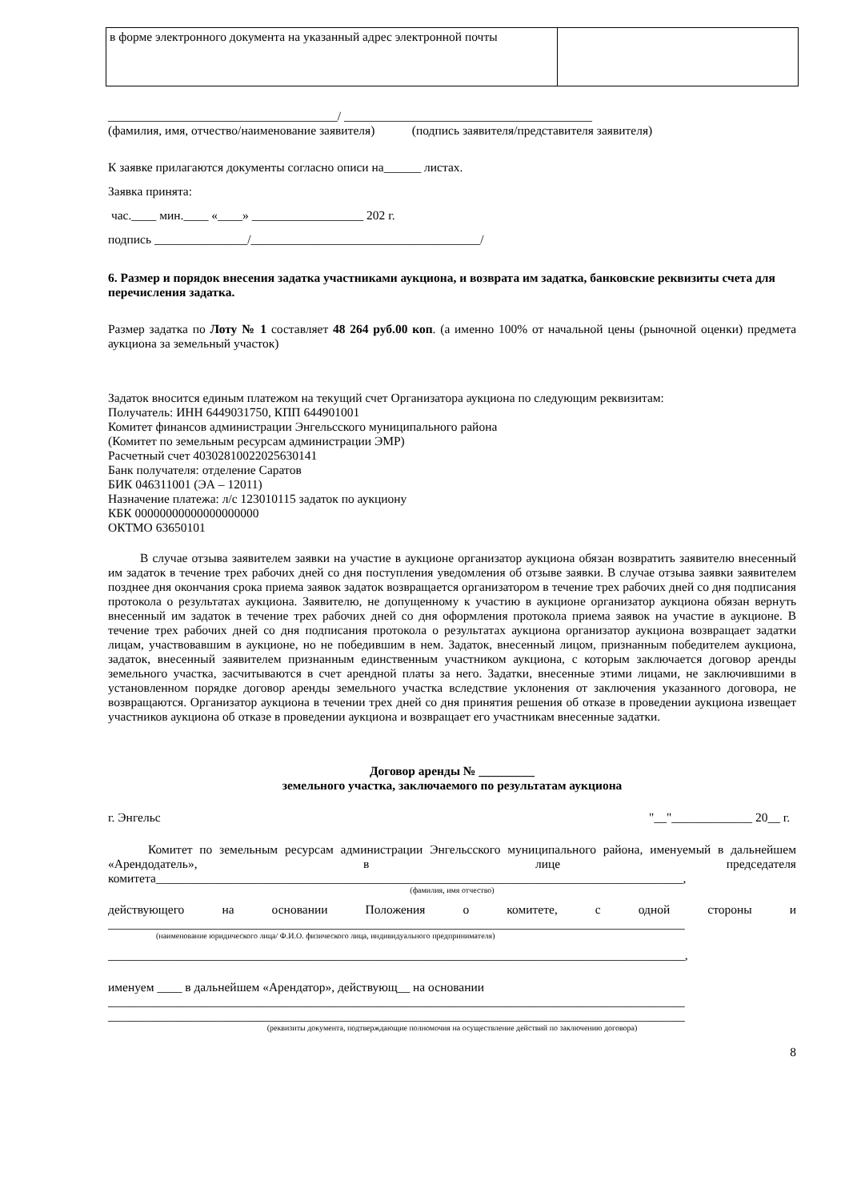| в форме электронного документа на указанный адрес электронной почты | |
_____________________________________/ ________________________________________
(фамилия, имя, отчество/наименование заявителя) (подпись заявителя/представителя заявителя)
К заявке прилагаются документы согласно описи на______ листах.
Заявка принята:
час.____ мин.____ «____» __________________ 202 г.
подпись _______________/_____________________________________/
6. Размер и порядок внесения задатка участниками аукциона, и возврата им задатка, банковские реквизиты счета для перечисления задатка.
Размер задатка по Лоту № 1 составляет 48 264 руб.00 коп. (а именно 100% от начальной цены (рыночной оценки) предмета аукциона за земельный участок)
Задаток вносится единым платежом на текущий счет Организатора аукциона по следующим реквизитам:
Получатель: ИНН 6449031750, КПП 644901001
Комитет финансов администрации Энгельсского муниципального района
(Комитет по земельным ресурсам администрации ЭМР)
Расчетный счет 40302810022025630141
Банк получателя: отделение Саратов
БИК 046311001 (ЭА – 12011)
Назначение платежа: л/с 123010115 задаток по аукциону
КБК 00000000000000000000
ОКТМО 63650101
В случае отзыва заявителем заявки на участие в аукционе организатор аукциона обязан возвратить заявителю внесенный им задаток в течение трех рабочих дней со дня поступления уведомления об отзыве заявки. В случае отзыва заявки заявителем позднее дня окончания срока приема заявок задаток возвращается организатором в течение трех рабочих дней со дня подписания протокола о результатах аукциона. Заявителю, не допущенному к участию в аукционе организатор аукциона обязан вернуть внесенный им задаток в течение трех рабочих дней со дня оформления протокола приема заявок на участие в аукционе. В течение трех рабочих дней со дня подписания протокола о результатах аукциона организатор аукциона возвращает задатки лицам, участвовавшим в аукционе, но не победившим в нем. Задаток, внесенный лицом, признанным победителем аукциона, задаток, внесенный заявителем признанным единственным участником аукциона, с которым заключается договор аренды земельного участка, засчитываются в счет арендной платы за него. Задатки, внесенные этими лицами, не заключившими в установленном порядке договор аренды земельного участка вследствие уклонения от заключения указанного договора, не возвращаются. Организатор аукциона в течении трех дней со дня принятия решения об отказе в проведении аукциона извещает участников аукциона об отказе в проведении аукциона и возвращает его участникам внесенные задатки.
Договор аренды № _________
земельного участка, заключаемого по результатам аукциона
г. Энгельс "__"_____________ 20__ г.
Комитет по земельным ресурсам администрации Энгельсского муниципального района, именуемый в дальнейшем «Арендодатель», в лице председателя комитета_____________________________________________________________________________________,
(фамилия, имя отчество)
действующего на основании Положения о комитете, с одной стороны и
_____________________________________________________________________________________________
(наименование юридического лица/ Ф.И.О. физического лица, индивидуального предпринимателя)
_____________________________________________________________________________________________,
именуем ____ в дальнейшем «Арендатор», действующ__ на основании
_____________________________________________________________________________________________
_____________________________________________________________________________________________
(реквизиты документа, подтверждающие полномочия на осуществление действий по заключению договора)
8